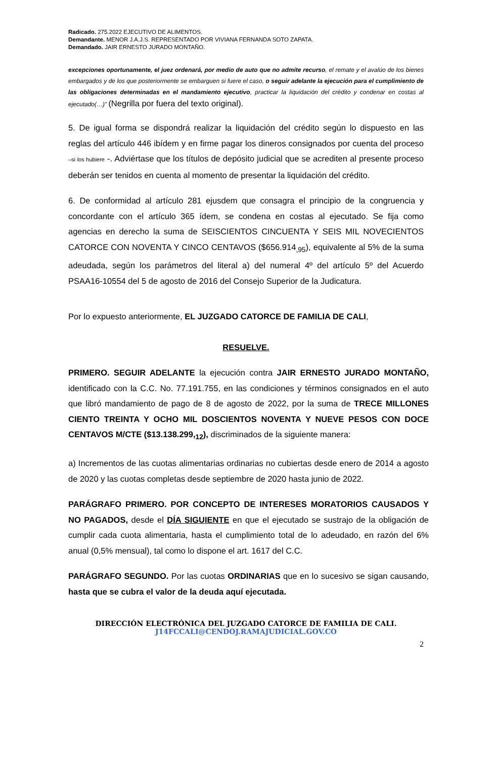Radicado. 275.2022 EJECUTIVO DE ALIMENTOS.
Demandante. MENOR J.A.J.S. REPRESENTADO POR VIVIANA FERNANDA SOTO ZAPATA.
Demandado. JAIR ERNESTO JURADO MONTAÑO.
excepciones oportunamente, el juez ordenará, por medio de auto que no admite recurso, el remate y el avalúo de los bienes embargados y de los que posteriormente se embarguen si fuere el caso, o seguir adelante la ejecución para el cumplimiento de las obligaciones determinadas en el mandamiento ejecutivo, practicar la liquidación del crédito y condenar en costas al ejecutado(…)” (Negrilla por fuera del texto original).
5. De igual forma se dispondrá realizar la liquidación del crédito según lo dispuesto en las reglas del artículo 446 ibídem y en firme pagar los dineros consignados por cuenta del proceso –si los hubiere -. Adviértase que los títulos de depósito judicial que se acrediten al presente proceso deberán ser tenidos en cuenta al momento de presentar la liquidación del crédito.
6. De conformidad al artículo 281 ejusdem que consagra el principio de la congruencia y concordante con el artículo 365 ídem, se condena en costas al ejecutado. Se fija como agencias en derecho la suma de SEISCIENTOS CINCUENTA Y SEIS MIL NOVECIENTOS CATORCE CON NOVENTA Y CINCO CENTAVOS ($656.914<sub>,95</sub>), equivalente al 5% de la suma adeudada, según los parámetros del literal a) del numeral 4º del artículo 5º del Acuerdo PSAA16-10554 del 5 de agosto de 2016 del Consejo Superior de la Judicatura.
Por lo expuesto anteriormente, EL JUZGADO CATORCE DE FAMILIA DE CALI,
RESUELVE.
PRIMERO. SEGUIR ADELANTE la ejecución contra JAIR ERNESTO JURADO MONTAÑO, identificado con la C.C. No. 77.191.755, en las condiciones y términos consignados en el auto que libró mandamiento de pago de 8 de agosto de 2022, por la suma de TRECE MILLONES CIENTO TREINTA Y OCHO MIL DOSCIENTOS NOVENTA Y NUEVE PESOS CON DOCE CENTAVOS M/CTE ($13.138.299,<sub>12</sub>), discriminados de la siguiente manera:
a) Incrementos de las cuotas alimentarias ordinarias no cubiertas desde enero de 2014 a agosto de 2020 y las cuotas completas desde septiembre de 2020 hasta junio de 2022.
PARÁGRAFO PRIMERO. POR CONCEPTO DE INTERESES MORATORIOS CAUSADOS Y NO PAGADOS, desde el DÍA SIGUIENTE en que el ejecutado se sustrajo de la obligación de cumplir cada cuota alimentaria, hasta el cumplimiento total de lo adeudado, en razón del 6% anual (0,5% mensual), tal como lo dispone el art. 1617 del C.C.
PARÁGRAFO SEGUNDO. Por las cuotas ORDINARIAS que en lo sucesivo se sigan causando, hasta que se cubra el valor de la deuda aquí ejecutada.
DIRECCIÓN ELECTRÓNICA DEL JUZGADO CATORCE DE FAMILIA DE CALI.
J14FCCALI@CENDOJ.RAMAJUDICIAL.GOV.CO
2